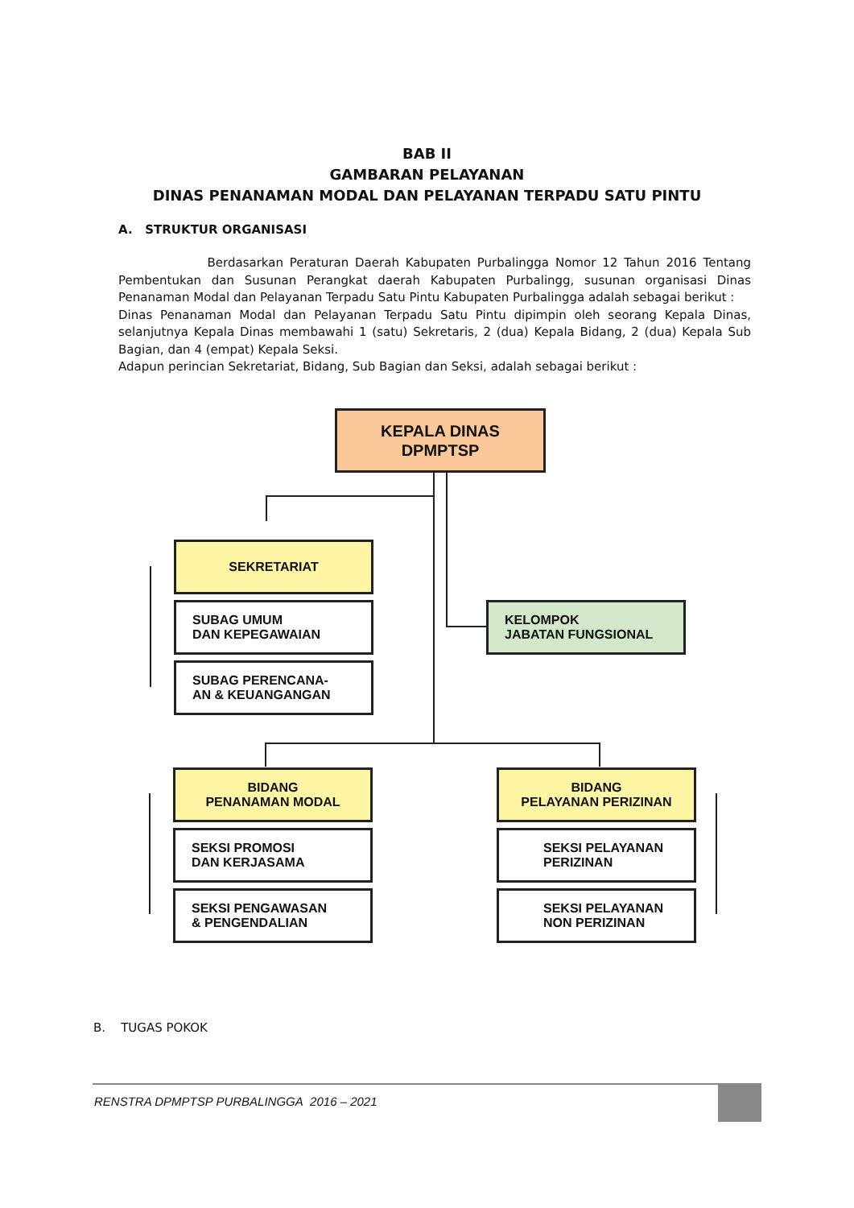BAB II
GAMBARAN PELAYANAN
DINAS PENANAMAN MODAL DAN PELAYANAN TERPADU SATU PINTU
A. STRUKTUR ORGANISASI
Berdasarkan Peraturan Daerah Kabupaten Purbalingga Nomor 12 Tahun 2016 Tentang Pembentukan dan Susunan Perangkat daerah Kabupaten Purbalingg, susunan organisasi Dinas Penanaman Modal dan Pelayanan Terpadu Satu Pintu Kabupaten Purbalingga adalah sebagai berikut :
Dinas Penanaman Modal dan Pelayanan Terpadu Satu Pintu dipimpin oleh seorang Kepala Dinas, selanjutnya Kepala Dinas membawahi 1 (satu) Sekretaris, 2 (dua) Kepala Bidang, 2 (dua) Kepala Sub Bagian, dan 4 (empat) Kepala Seksi.
Adapun perincian Sekretariat, Bidang, Sub Bagian dan Seksi, adalah sebagai berikut :
KEPALA DINAS
DPMPTSP
SEKRETARIAT
SUBAG UMUM
DAN KEPEGAWAIAN
SUBAG PERENCANA-
AN & KEUANGANGAN
KELOMPOK
JABATAN FUNGSIONAL
BIDANG
PENANAMAN MODAL
SEKSI PROMOSI
DAN KERJASAMA
SEKSI PENGAWASAN
& PENGENDALIAN
BIDANG
PELAYANAN PERIZINAN
SEKSI PELAYANAN
PERIZINAN
SEKSI PELAYANAN
NON PERIZINAN
B. TUGAS POKOK
RENSTRA DPMPTSP PURBALINGGA 2016 – 2021